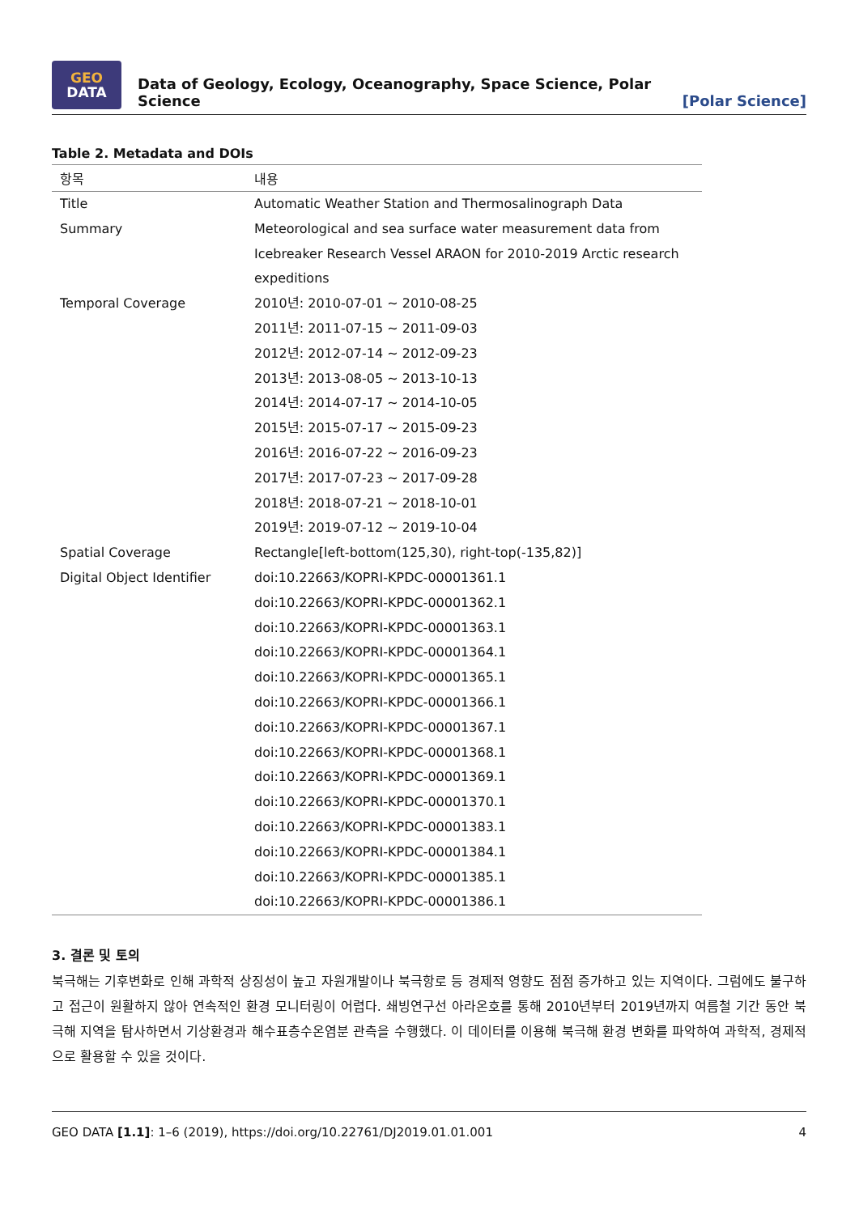GEO
DATA
Data of Geology, Ecology, Oceanography, Space Science, Polar Science
[Polar Science]
Table 2. Metadata and DOIs
| 항목 | 내용 |
| --- | --- |
| Title | Automatic Weather Station and Thermosalinograph Data |
| Summary | Meteorological and sea surface water measurement data from Icebreaker Research Vessel ARAON for 2010-2019 Arctic research expeditions |
| Temporal Coverage | 2010년: 2010-07-01 ~ 2010-08-25 2011년: 2011-07-15 ~ 2011-09-03 2012년: 2012-07-14 ~ 2012-09-23 2013년: 2013-08-05 ~ 2013-10-13 2014년: 2014-07-17 ~ 2014-10-05 2015년: 2015-07-17 ~ 2015-09-23 2016년: 2016-07-22 ~ 2016-09-23 2017년: 2017-07-23 ~ 2017-09-28 2018년: 2018-07-21 ~ 2018-10-01 2019년: 2019-07-12 ~ 2019-10-04 |
| Spatial Coverage | Rectangle[left-bottom(125,30), right-top(-135,82)] |
| Digital Object Identifier | doi:10.22663/KOPRI-KPDC-00001361.1 doi:10.22663/KOPRI-KPDC-00001362.1 doi:10.22663/KOPRI-KPDC-00001363.1 doi:10.22663/KOPRI-KPDC-00001364.1 doi:10.22663/KOPRI-KPDC-00001365.1 doi:10.22663/KOPRI-KPDC-00001366.1 doi:10.22663/KOPRI-KPDC-00001367.1 doi:10.22663/KOPRI-KPDC-00001368.1 doi:10.22663/KOPRI-KPDC-00001369.1 doi:10.22663/KOPRI-KPDC-00001370.1 doi:10.22663/KOPRI-KPDC-00001383.1 doi:10.22663/KOPRI-KPDC-00001384.1 doi:10.22663/KOPRI-KPDC-00001385.1 doi:10.22663/KOPRI-KPDC-00001386.1 |
3. 결론 및 토의
북극해는 기후변화로 인해 과학적 상징성이 높고 자원개발이나 북극항로 등 경제적 영향도 점점 증가하고 있는 지역이다. 그럼에도 불구하고 접근이 원활하지 않아 연속적인 환경 모니터링이 어렵다. 쇄빙연구선 아라온호를 통해 2010년부터 2019년까지 여름철 기간 동안 북극해 지역을 탐사하면서 기상환경과 해수표층수온염분 관측을 수행했다. 이 데이터를 이용해 북극해 환경 변화를 파악하여 과학적, 경제적으로 활용할 수 있을 것이다.
GEO DATA [1.1]: 1–6 (2019), https://doi.org/10.22761/DJ2019.01.01.001 4